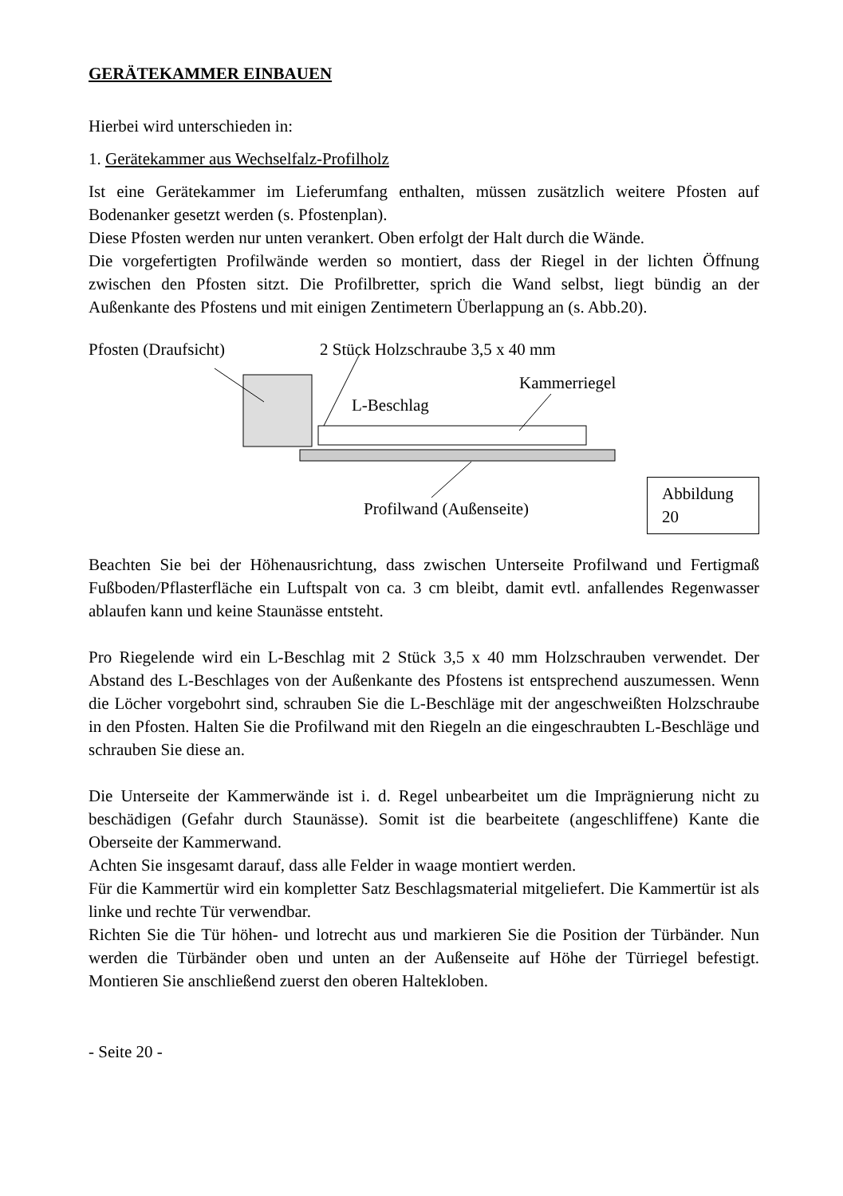GERÄTEKAMMER EINBAUEN
Hierbei wird unterschieden in:
1. Gerätekammer aus Wechselfalz-Profilholz
Ist eine Gerätekammer im Lieferumfang enthalten, müssen zusätzlich weitere Pfosten auf Bodenanker gesetzt werden (s. Pfostenplan).
Diese Pfosten werden nur unten verankert. Oben erfolgt der Halt durch die Wände.
Die vorgefertigten Profilwände werden so montiert, dass der Riegel in der lichten Öffnung zwischen den Pfosten sitzt. Die Profilbretter, sprich die Wand selbst, liegt bündig an der Außenkante des Pfostens und mit einigen Zentimetern Überlappung an (s. Abb.20).
Pfosten (Draufsicht) 2 Stück Holzschraube 3,5 x 40 mm
Kammerriegel
L-Beschlag
Profilwand (Außenseite)
Abbildung 20
Beachten Sie bei der Höhenausrichtung, dass zwischen Unterseite Profilwand und Fertigmaß Fußboden/Pflasterfläche ein Luftspalt von ca. 3 cm bleibt, damit evtl. anfallendes Regenwasser ablaufen kann und keine Staunässe entsteht.
Pro Riegelende wird ein L-Beschlag mit 2 Stück 3,5 x 40 mm Holzschrauben verwendet. Der Abstand des L-Beschlages von der Außenkante des Pfostens ist entsprechend auszumessen. Wenn die Löcher vorgebohrt sind, schrauben Sie die L-Beschläge mit der angeschweißten Holzschraube in den Pfosten. Halten Sie die Profilwand mit den Riegeln an die eingeschraubten L-Beschläge und schrauben Sie diese an.
Die Unterseite der Kammerwände ist i. d. Regel unbearbeitet um die Imprägnierung nicht zu beschädigen (Gefahr durch Staunässe). Somit ist die bearbeitete (angeschliffene) Kante die Oberseite der Kammerwand.
Achten Sie insgesamt darauf, dass alle Felder in waage montiert werden.
Für die Kammertür wird ein kompletter Satz Beschlagsmaterial mitgeliefert. Die Kammertür ist als linke und rechte Tür verwendbar.
Richten Sie die Tür höhen- und lotrecht aus und markieren Sie die Position der Türbänder. Nun werden die Türbänder oben und unten an der Außenseite auf Höhe der Türriegel befestigt. Montieren Sie anschließend zuerst den oberen Haltekloben.
- Seite 20 -